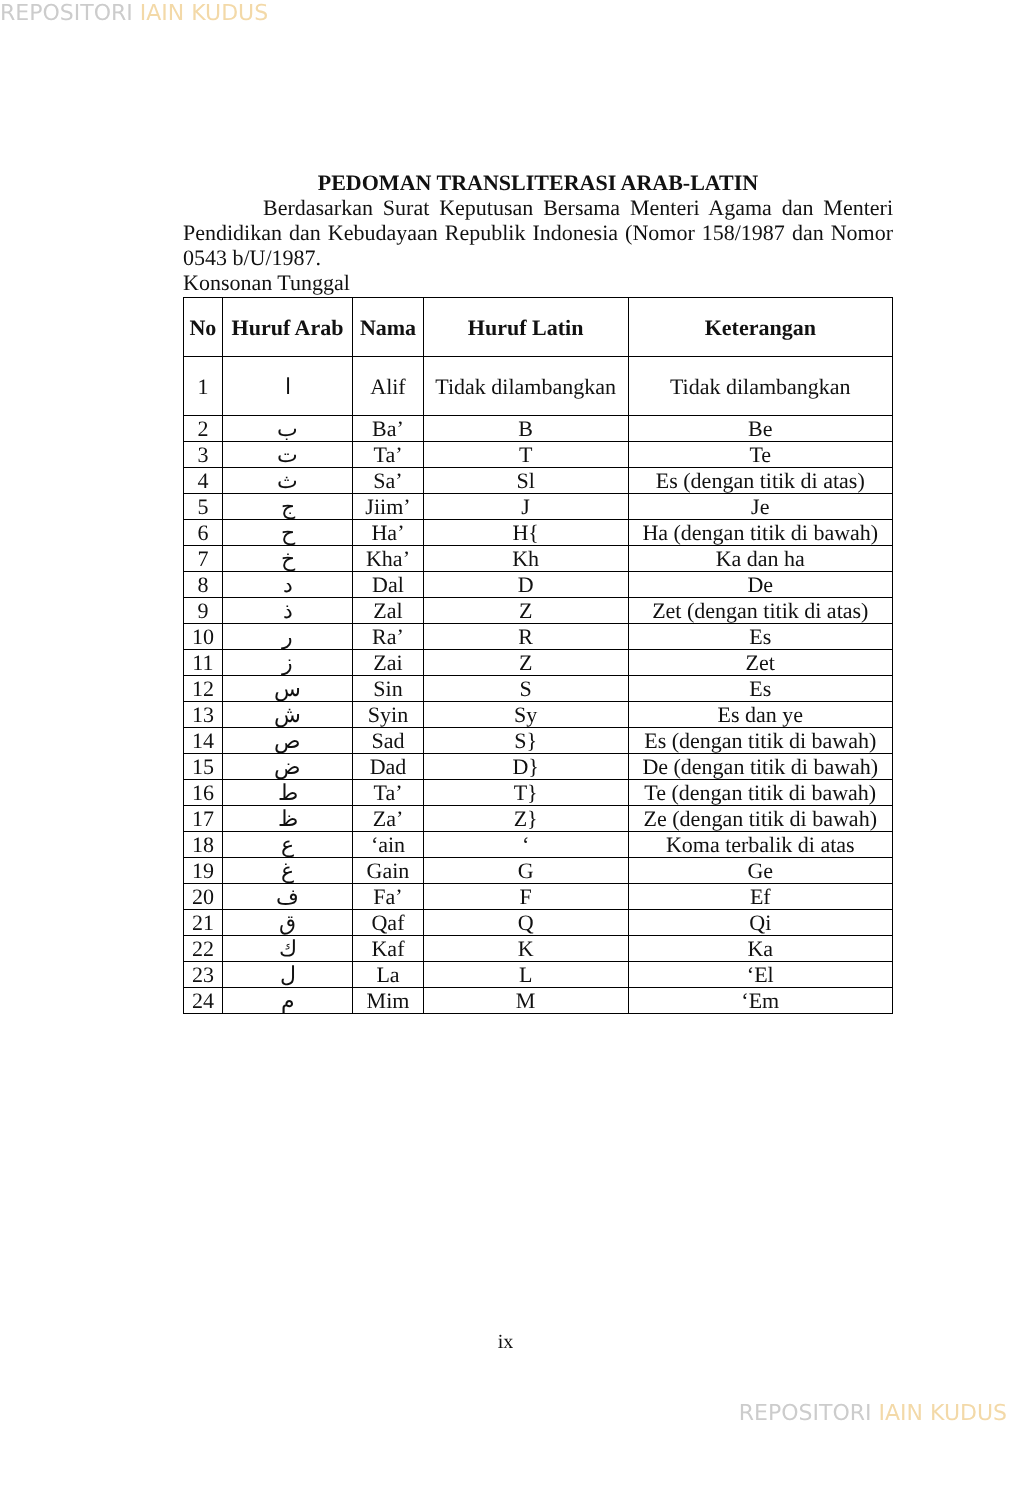REPOSITORI IAIN KUDUS
PEDOMAN TRANSLITERASI ARAB-LATIN
Berdasarkan Surat Keputusan Bersama Menteri Agama dan Menteri Pendidikan dan Kebudayaan Republik Indonesia (Nomor 158/1987 dan Nomor 0543 b/U/1987.
Konsonan Tunggal
| No | Huruf Arab | Nama | Huruf Latin | Keterangan |
| --- | --- | --- | --- | --- |
| 1 | ا | Alif | Tidak dilambangkan | Tidak dilambangkan |
| 2 | ب | Ba’ | B | Be |
| 3 | ت | Ta’ | T | Te |
| 4 | ث | Sa’ | Sl | Es (dengan titik di atas) |
| 5 | ج | Jiim’ | J | Je |
| 6 | ح | Ha’ | H{ | Ha (dengan titik di bawah) |
| 7 | خ | Kha’ | Kh | Ka dan ha |
| 8 | د | Dal | D | De |
| 9 | ذ | Zal | Z | Zet (dengan titik di atas) |
| 10 | ر | Ra’ | R | Es |
| 11 | ز | Zai | Z | Zet |
| 12 | س | Sin | S | Es |
| 13 | ش | Syin | Sy | Es dan ye |
| 14 | ص | Sad | S} | Es (dengan titik di bawah) |
| 15 | ض | Dad | D} | De (dengan titik di bawah) |
| 16 | ط | Ta’ | T} | Te (dengan titik di bawah) |
| 17 | ظ | Za’ | Z} | Ze (dengan titik di bawah) |
| 18 | ع | ‘ain | ‘ | Koma terbalik di atas |
| 19 | غ | Gain | G | Ge |
| 20 | ف | Fa’ | F | Ef |
| 21 | ق | Qaf | Q | Qi |
| 22 | ك | Kaf | K | Ka |
| 23 | ل | La | L | ‘El |
| 24 | م | Mim | M | ‘Em |
ix
REPOSITORI IAIN KUDUS